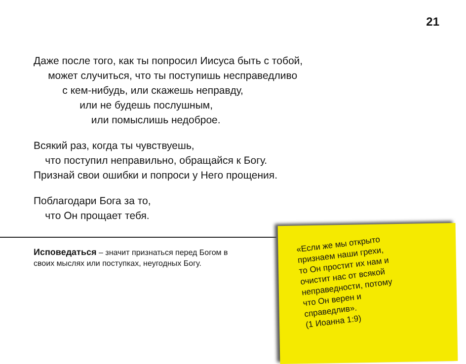21
Даже после того, как ты попросил Иисуса быть с тобой,
может случиться, что ты поступишь несправедливо
с кем-нибудь, или скажешь неправду,
или не будешь послушным,
или помыслишь недоброе.
Всякий раз, когда ты чувствуешь,
что поступил неправильно, обращайся к Богу.
Признай свои ошибки и попроси у Него прощения.
Поблагодари Бога за то,
что Он прощает тебя.
Исповедаться – значит признаться перед Богом в своих мыслях или поступках, неугодных Богу.
«Если же мы открыто
признаем наши грехи,
то Он простит их нам и
очистит нас от всякой
неправедности, потому
что Он верен и
справедлив».
(1 Иоанна 1:9)